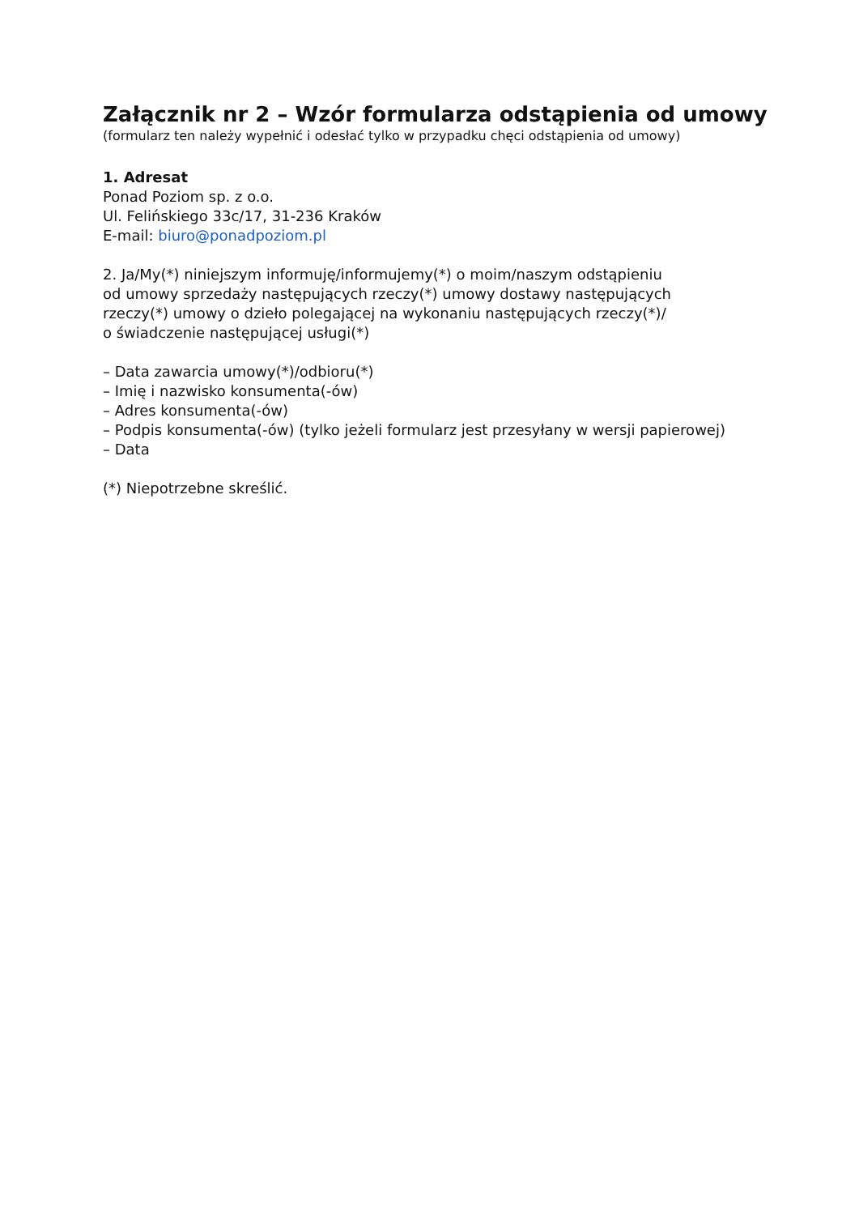Załącznik nr 2 – Wzór formularza odstąpienia od umowy
(formularz ten należy wypełnić i odesłać tylko w przypadku chęci odstąpienia od umowy)
1. Adresat
Ponad Poziom sp. z o.o.
Ul. Felińskiego 33c/17, 31-236 Kraków
E-mail: biuro@ponadpoziom.pl
2. Ja/My(*) niniejszym informuję/informujemy(*) o moim/naszym odstąpieniu
od umowy sprzedaży następujących rzeczy(*) umowy dostawy następujących
rzeczy(*) umowy o dzieło polegającej na wykonaniu następujących rzeczy(*)/
o świadczenie następującej usługi(*)
– Data zawarcia umowy(*)/odbioru(*)
– Imię i nazwisko konsumenta(-ów)
– Adres konsumenta(-ów)
– Podpis konsumenta(-ów) (tylko jeżeli formularz jest przesyłany w wersji papierowej)
– Data
(*) Niepotrzebne skreślić.